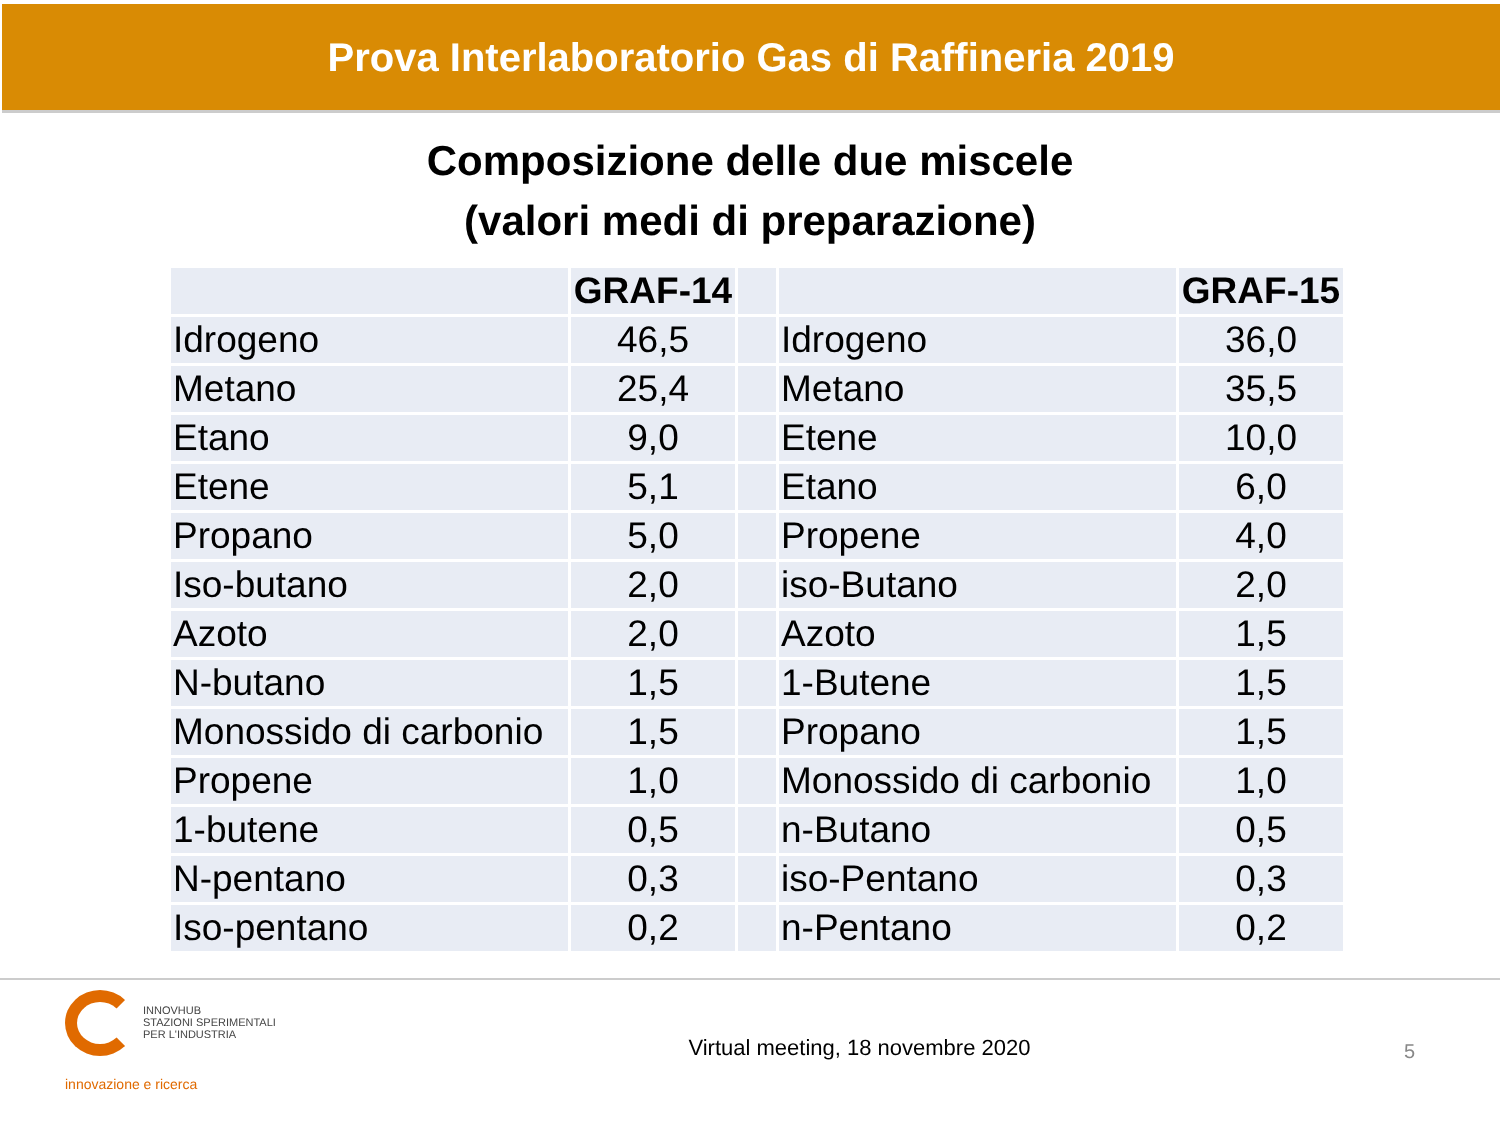Prova Interlaboratorio Gas di Raffineria 2019
Composizione delle due miscele
(valori medi di preparazione)
| | GRAF-14 | | | GRAF-15 |
| --- | --- | --- | --- | --- |
| Idrogeno | 46,5 | | Idrogeno | 36,0 |
| Metano | 25,4 | | Metano | 35,5 |
| Etano | 9,0 | | Etene | 10,0 |
| Etene | 5,1 | | Etano | 6,0 |
| Propano | 5,0 | | Propene | 4,0 |
| Iso-butano | 2,0 | | iso-Butano | 2,0 |
| Azoto | 2,0 | | Azoto | 1,5 |
| N-butano | 1,5 | | 1-Butene | 1,5 |
| Monossido di carbonio | 1,5 | | Propano | 1,5 |
| Propene | 1,0 | | Monossido di carbonio | 1,0 |
| 1-butene | 0,5 | | n-Butano | 0,5 |
| N-pentano | 0,3 | | iso-Pentano | 0,3 |
| Iso-pentano | 0,2 | | n-Pentano | 0,2 |
INNOVHUB
STAZIONI SPERIMENTALI
PER L'INDUSTRIA
innovazione e ricerca
Virtual meeting, 18 novembre 2020
5